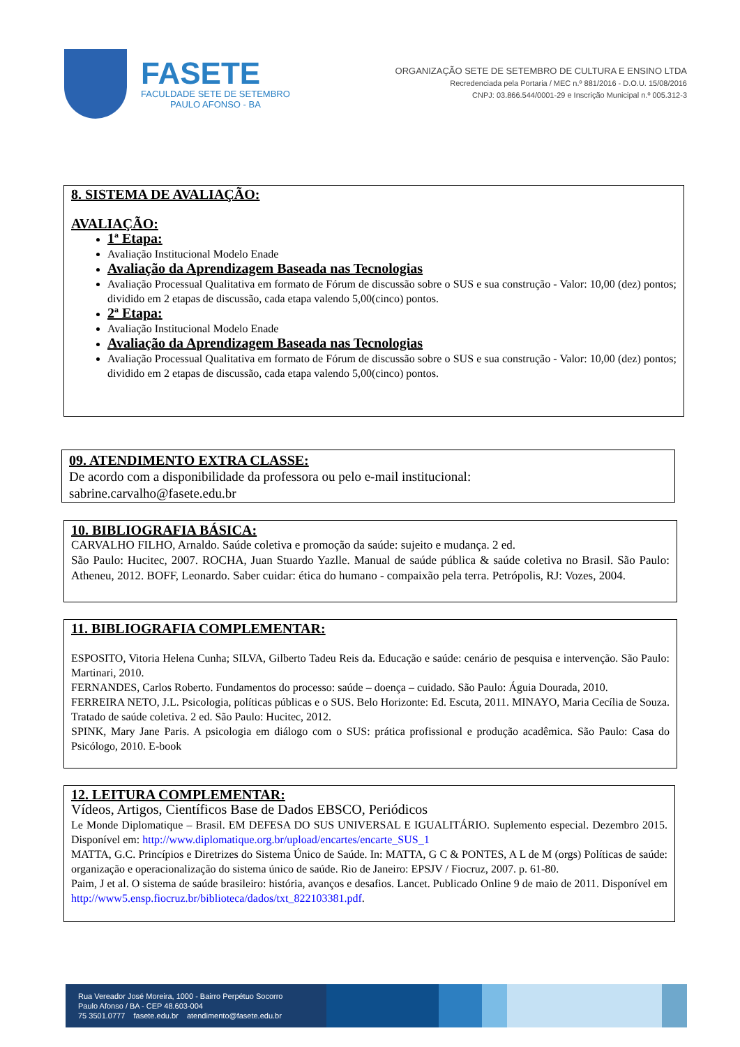FASETE
FACULDADE SETE DE SETEMBRO
PAULO AFONSO - BA
ORGANIZAÇÃO SETE DE SETEMBRO DE CULTURA E ENSINO LTDA
Recredenciada pela Portaria / MEC n.º 881/2016 - D.O.U. 15/08/2016
CNPJ: 03.866.544/0001-29 e Inscrição Municipal n.º 005.312-3
8. SISTEMA DE AVALIAÇÃO:
AVALIAÇÃO:
1ª Etapa:
Avaliação Institucional Modelo Enade
Avaliação da Aprendizagem Baseada nas Tecnologias
Avaliação Processual Qualitativa em formato de Fórum de discussão sobre o SUS e sua construção - Valor: 10,00 (dez) pontos; dividido em 2 etapas de discussão, cada etapa valendo 5,00(cinco) pontos.
2ª Etapa:
Avaliação Institucional Modelo Enade
Avaliação da Aprendizagem Baseada nas Tecnologias
Avaliação Processual Qualitativa em formato de Fórum de discussão sobre o SUS e sua construção - Valor: 10,00 (dez) pontos; dividido em 2 etapas de discussão, cada etapa valendo 5,00(cinco) pontos.
09. ATENDIMENTO EXTRA CLASSE:
De acordo com a disponibilidade da professora ou pelo e-mail institucional:
sabrine.carvalho@fasete.edu.br
10. BIBLIOGRAFIA BÁSICA:
CARVALHO FILHO, Arnaldo. Saúde coletiva e promoção da saúde: sujeito e mudança. 2 ed.
São Paulo: Hucitec, 2007. ROCHA, Juan Stuardo Yazlle. Manual de saúde pública & saúde coletiva no Brasil. São Paulo: Atheneu, 2012. BOFF, Leonardo. Saber cuidar: ética do humano - compaixão pela terra. Petrópolis, RJ: Vozes, 2004.
11. BIBLIOGRAFIA COMPLEMENTAR:
ESPOSITO, Vitoria Helena Cunha; SILVA, Gilberto Tadeu Reis da. Educação e saúde: cenário de pesquisa e intervenção. São Paulo: Martinari, 2010.
FERNANDES, Carlos Roberto. Fundamentos do processo: saúde – doença – cuidado. São Paulo: Águia Dourada, 2010.
FERREIRA NETO, J.L. Psicologia, políticas públicas e o SUS. Belo Horizonte: Ed. Escuta, 2011. MINAYO, Maria Cecília de Souza. Tratado de saúde coletiva. 2 ed. São Paulo: Hucitec, 2012.
SPINK, Mary Jane Paris. A psicologia em diálogo com o SUS: prática profissional e produção acadêmica. São Paulo: Casa do Psicólogo, 2010. E-book
12. LEITURA COMPLEMENTAR:
Vídeos, Artigos, Científicos Base de Dados EBSCO, Periódicos
Le Monde Diplomatique – Brasil. EM DEFESA DO SUS UNIVERSAL E IGUALITÁRIO. Suplemento especial. Dezembro 2015. Disponível em: http://www.diplomatique.org.br/upload/encartes/encarte_SUS_1
MATTA, G.C. Princípios e Diretrizes do Sistema Único de Saúde. In: MATTA, G C & PONTES, A L de M (orgs) Políticas de saúde: organização e operacionalização do sistema único de saúde. Rio de Janeiro: EPSJV / Fiocruz, 2007. p. 61-80.
Paim, J et al. O sistema de saúde brasileiro: história, avanços e desafios. Lancet. Publicado Online 9 de maio de 2011. Disponível em http://www5.ensp.fiocruz.br/biblioteca/dados/txt_822103381.pdf.
Rua Vereador José Moreira, 1000 - Bairro Perpétuo Socorro
Paulo Afonso / BA - CEP 48.603-004
75 3501.0777 fasete.edu.br atendimento@fasete.edu.br